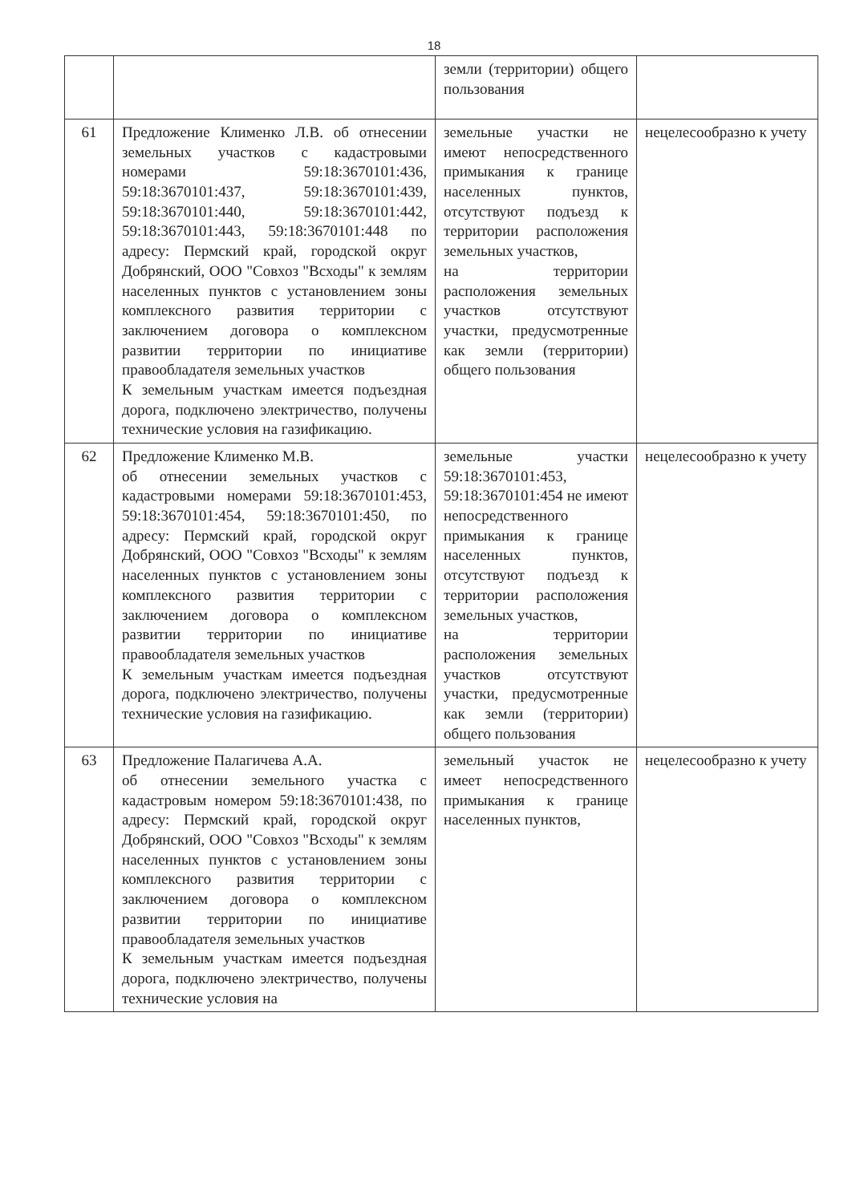18
| | | земли (территории) общего пользования | |
| 61 | Предложение Клименко Л.В. об отнесении земельных участков с кадастровыми номерами 59:18:3670101:436, 59:18:3670101:437, 59:18:3670101:439, 59:18:3670101:440, 59:18:3670101:442, 59:18:3670101:443, 59:18:3670101:448 по адресу: Пермский край, городской округ Добрянский, ООО "Совхоз "Всходы" к землям населенных пунктов с установлением зоны комплексного развития территории с заключением договора о комплексном развитии территории по инициативе правообладателя земельных участков К земельным участкам имеется подъездная дорога, подключено электричество, получены технические условия на газификацию. | земельные участки не имеют непосредственного примыкания к границе населенных пунктов, отсутствуют подъезд к территории расположения земельных участков, на территории расположения земельных участков отсутствуют участки, предусмотренные как земли (территории) общего пользования | нецелесообразно к учету |
| 62 | Предложение Клименко М.В. об отнесении земельных участков с кадастровыми номерами 59:18:3670101:453, 59:18:3670101:454, 59:18:3670101:450, по адресу: Пермский край, городской округ Добрянский, ООО "Совхоз "Всходы" к землям населенных пунктов с установлением зоны комплексного развития территории с заключением договора о комплексном развитии территории по инициативе правообладателя земельных участков К земельным участкам имеется подъездная дорога, подключено электричество, получены технические условия на газификацию. | земельные участки 59:18:3670101:453, 59:18:3670101:454 не имеют непосредственного примыкания к границе населенных пунктов, отсутствуют подъезд к территории расположения земельных участков, на территории расположения земельных участков отсутствуют участки, предусмотренные как земли (территории) общего пользования | нецелесообразно к учету |
| 63 | Предложение Палагичева А.А. об отнесении земельного участка с кадастровым номером 59:18:3670101:438, по адресу: Пермский край, городской округ Добрянский, ООО "Совхоз "Всходы" к землям населенных пунктов с установлением зоны комплексного развития территории с заключением договора о комплексном развитии территории по инициативе правообладателя земельных участков К земельным участкам имеется подъездная дорога, подключено электричество, получены технические условия на | земельный участок не имеет непосредственного примыкания к границе населенных пунктов, | нецелесообразно к учету |